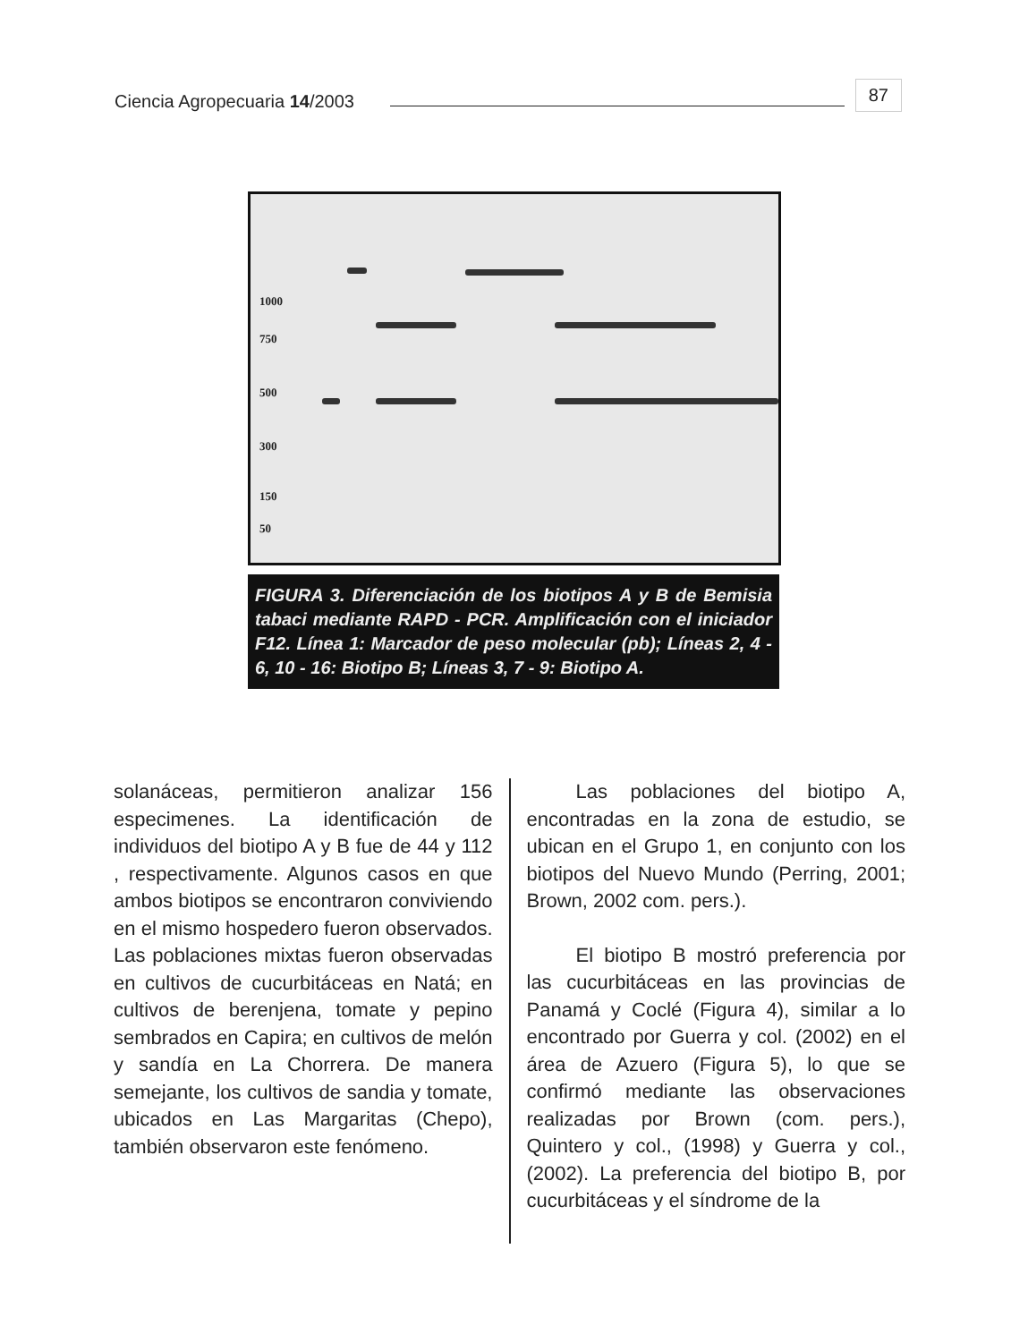Ciencia Agropecuaria 14/2003 87
1000
750
500
300
150
50
FIGURA 3. Diferenciación de los biotipos A y B de Bemisia tabaci mediante RAPD - PCR. Amplificación con el iniciador F12. Línea 1: Marcador de peso molecular (pb); Líneas 2, 4 - 6, 10 - 16: Biotipo B; Líneas 3, 7 - 9: Biotipo A.
solanáceas, permitieron analizar 156 especimenes. La identificación de individuos del biotipo A y B fue de 44 y 112 , respectivamente. Algunos casos en que ambos biotipos se encontraron conviviendo en el mismo hospedero fueron observados. Las poblaciones mixtas fueron observadas en cultivos de cucurbitáceas en Natá; en cultivos de berenjena, tomate y pepino sembrados en Capira; en cultivos de melón y sandía en La Chorrera. De manera semejante, los cultivos de sandia y tomate, ubicados en Las Margaritas (Chepo), también observaron este fenómeno.
Las poblaciones del biotipo A, encontradas en la zona de estudio, se ubican en el Grupo 1, en conjunto con los biotipos del Nuevo Mundo (Perring, 2001; Brown, 2002 com. pers.).
El biotipo B mostró preferencia por las cucurbitáceas en las provincias de Panamá y Coclé (Figura 4), similar a lo encontrado por Guerra y col. (2002) en el área de Azuero (Figura 5), lo que se confirmó mediante las observaciones realizadas por Brown (com. pers.), Quintero y col., (1998) y Guerra y col., (2002). La preferencia del biotipo B, por cucurbitáceas y el síndrome de la